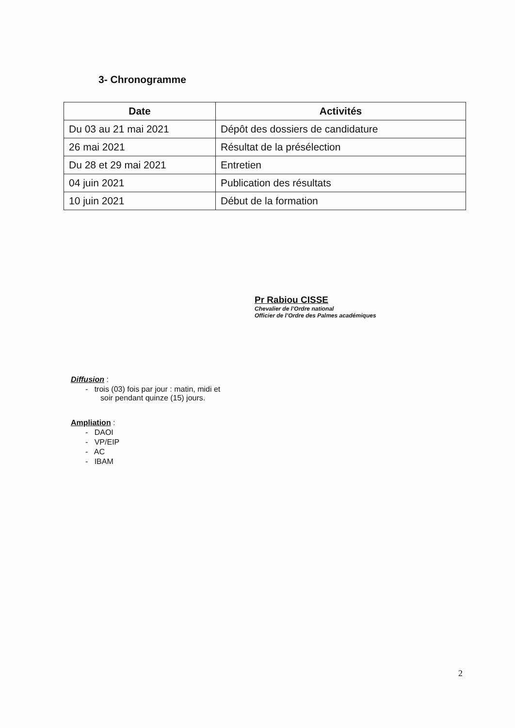3- Chronogramme
| Date | Activités |
| --- | --- |
| Du 03 au 21 mai 2021 | Dépôt des dossiers de candidature |
| 26 mai 2021 | Résultat de la présélection |
| Du 28 et 29 mai 2021 | Entretien |
| 04 juin 2021 | Publication des résultats |
| 10 juin 2021 | Début de la formation |
Pr Rabiou CISSE
Chevalier de l’Ordre national
Officier de l’Ordre des Palmes académiques
Diffusion :
- trois (03) fois par jour : matin, midi et
soir pendant quinze (15) jours.
Ampliation :
- DAOI
- VP/EIP
- AC
- IBAM
2